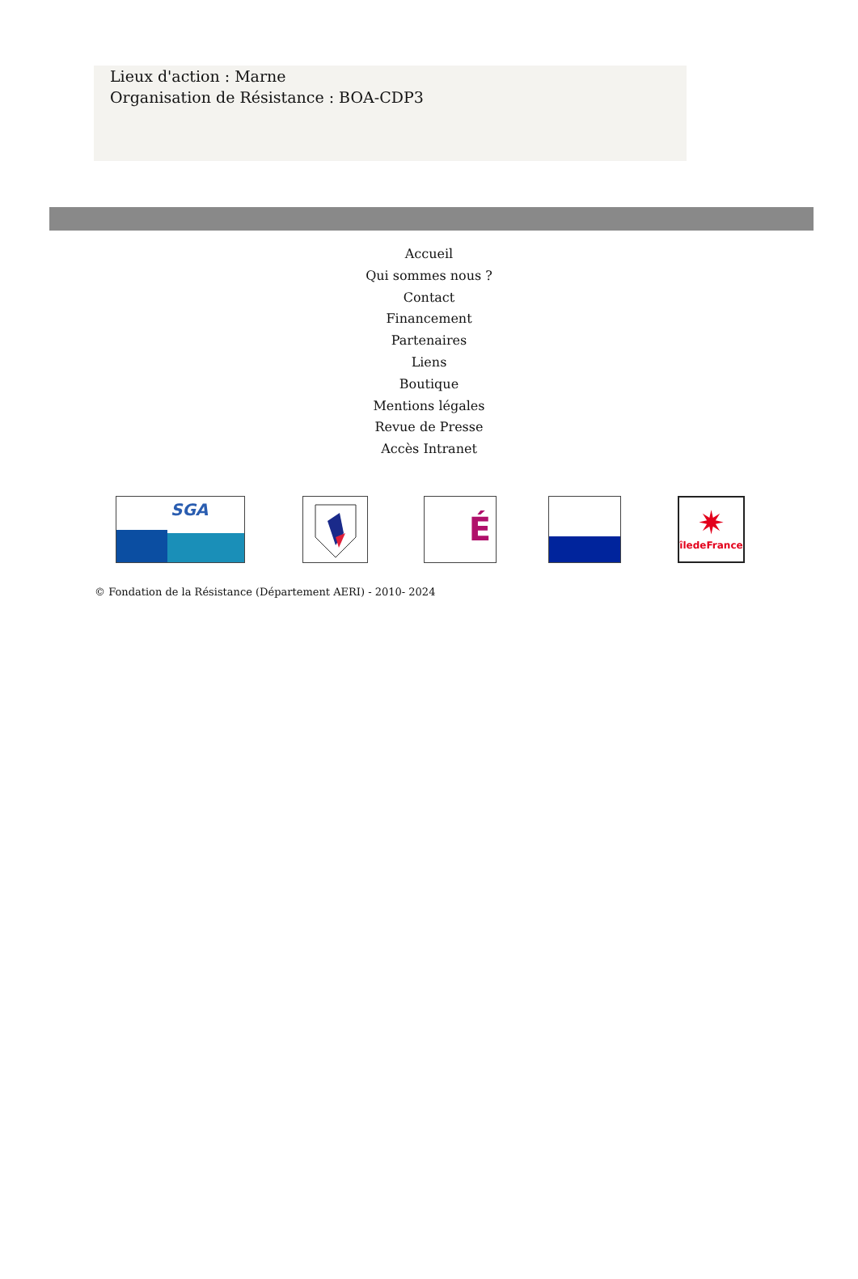Lieux d'action : Marne
Organisation de Résistance : BOA-CDP3
Accueil
Qui sommes nous ?
Contact
Financement
Partenaires
Liens
Boutique
Mentions légales
Revue de Presse
Accès Intranet
SGA
É
✷
îledeFrance
© Fondation de la Résistance (Département AERI) - 2010- 2024